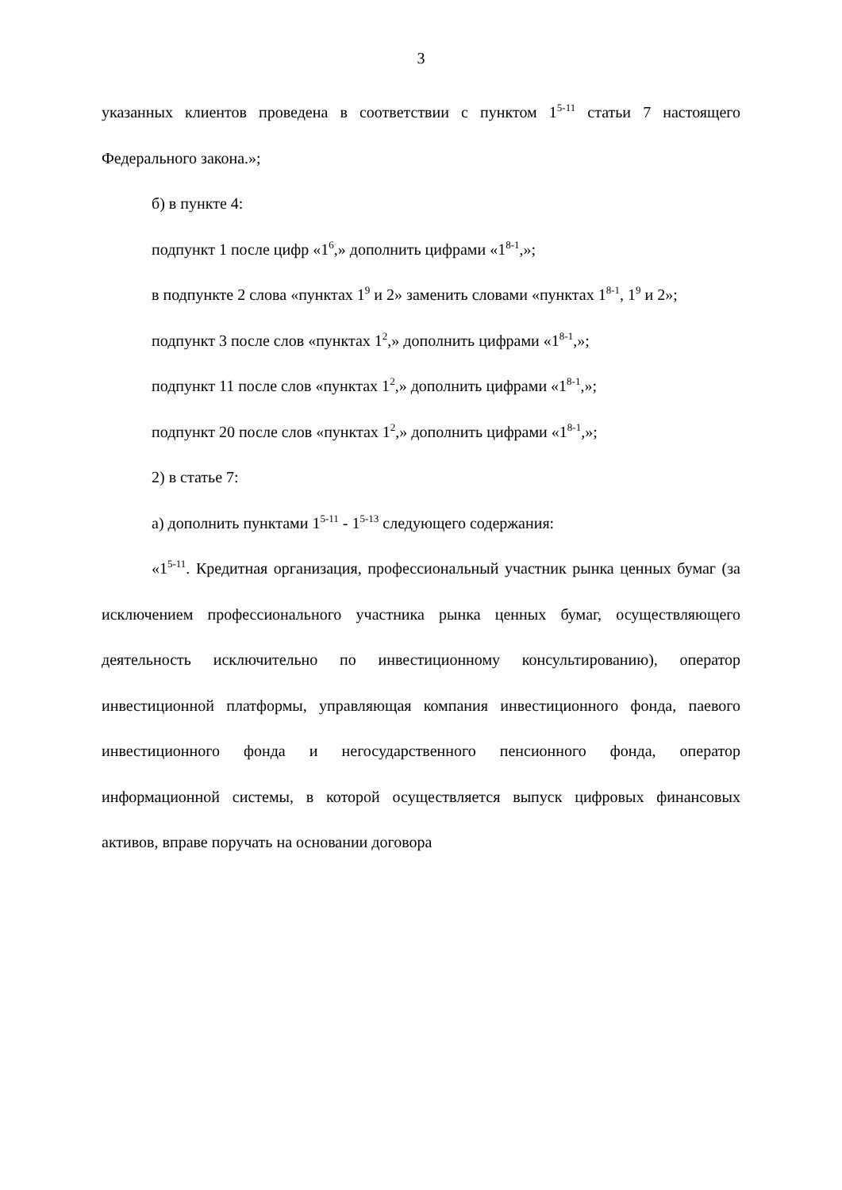3
указанных клиентов проведена в соответствии с пунктом 1<sup>5-11</sup> статьи 7 настоящего Федерального закона.»;
б) в пункте 4:
подпункт 1 после цифр «1<sup>6</sup>,» дополнить цифрами «1<sup>8-1</sup>,»;
в подпункте 2 слова «пунктах 1<sup>9</sup> и 2» заменить словами «пунктах 1<sup>8-1</sup>, 1<sup>9</sup> и 2»;
подпункт 3 после слов «пунктах 1<sup>2</sup>,» дополнить цифрами «1<sup>8-1</sup>,»;
подпункт 11 после слов «пунктах 1<sup>2</sup>,» дополнить цифрами «1<sup>8-1</sup>,»;
подпункт 20 после слов «пунктах 1<sup>2</sup>,» дополнить цифрами «1<sup>8-1</sup>,»;
2) в статье 7:
а) дополнить пунктами 1<sup>5-11</sup> - 1<sup>5-13</sup> следующего содержания:
«1<sup>5-11</sup>. Кредитная организация, профессиональный участник рынка ценных бумаг (за исключением профессионального участника рынка ценных бумаг, осуществляющего деятельность исключительно по инвестиционному консультированию), оператор инвестиционной платформы, управляющая компания инвестиционного фонда, паевого инвестиционного фонда и негосударственного пенсионного фонда, оператор информационной системы, в которой осуществляется выпуск цифровых финансовых активов, вправе поручать на основании договора